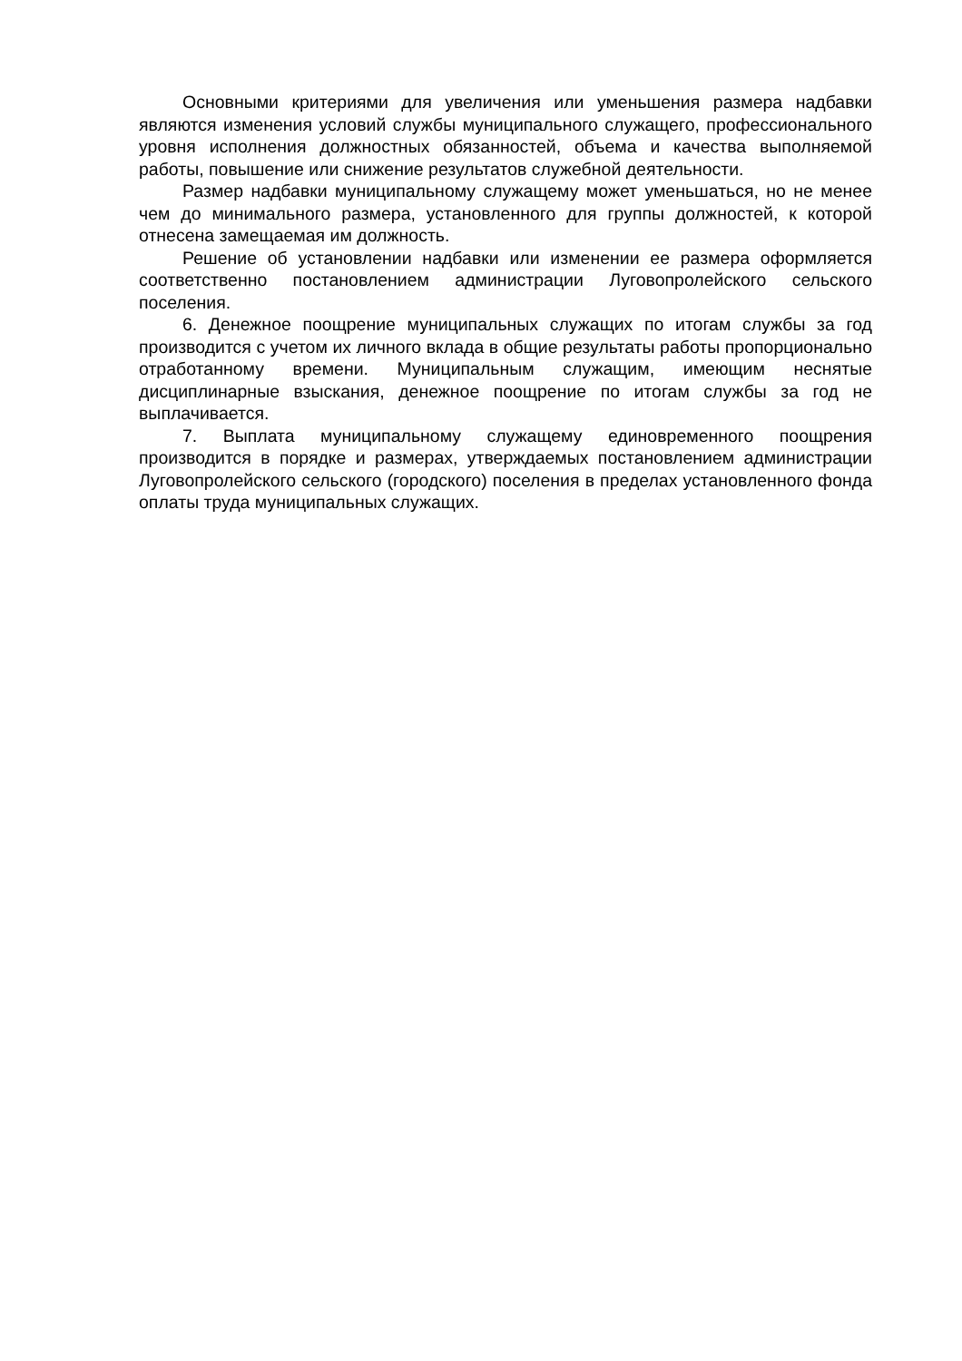Основными критериями для увеличения или уменьшения размера надбавки являются изменения условий службы муниципального служащего, профессионального уровня исполнения должностных обязанностей, объема и качества выполняемой работы, повышение или снижение результатов служебной деятельности.
Размер надбавки муниципальному служащему может уменьшаться, но не менее чем до минимального размера, установленного для группы должностей, к которой отнесена замещаемая им должность.
Решение об установлении надбавки или изменении ее размера оформляется соответственно постановлением администрации Луговопролейского сельского поселения.
6. Денежное поощрение муниципальных служащих по итогам службы за год производится с учетом их личного вклада в общие результаты работы пропорционально отработанному времени. Муниципальным служащим, имеющим неснятые дисциплинарные взыскания, денежное поощрение по итогам службы за год не выплачивается.
7. Выплата муниципальному служащему единовременного поощрения производится в порядке и размерах, утверждаемых постановлением администрации Луговопролейского сельского (городского) поселения в пределах установленного фонда оплаты труда муниципальных служащих.